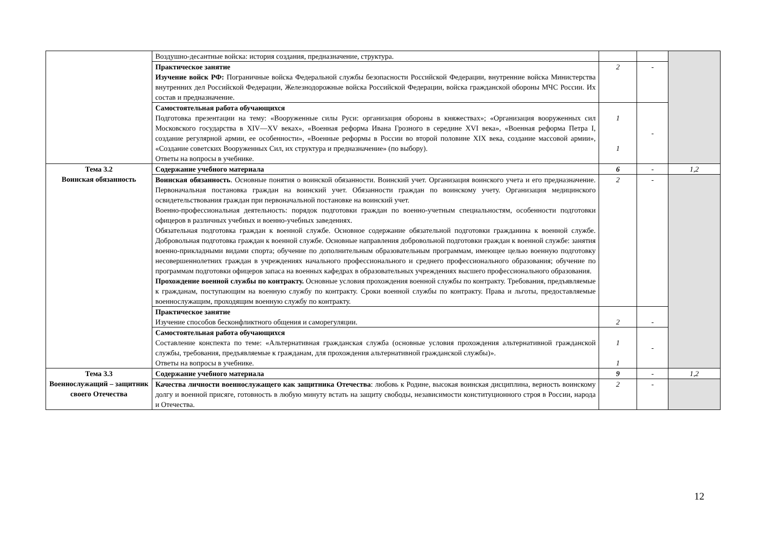| | Воздушно-десантные войска: история создания, предназначение, структура. | | | |
| | Практическое занятие Изучение войск РФ: Пограничные войска Федеральной службы безопасности Российской Федерации, внутренние войска Министерства внутренних дел Российской Федерации, Железнодорожные войска Российской Федерации, войска гражданской обороны МЧС России. Их состав и предназначение. | 2 | - | |
| | Самостоятельная работа обучающихся Подготовка презентации на тему: «Вооруженные силы Руси: организация обороны в княжествах»; «Организация вооруженных сил Московского государства в XIV—XV веках», «Военная реформа Ивана Грозного в середине XVI века», «Военная реформа Петра I, создание регулярной армии, ее особенности», «Военные реформы в России во второй половине XIX века, создание массовой армии», «Создание советских Вооруженных Сил, их структура и предназначение» (по выбору). Ответы на вопросы в учебнике. | 1 1 | - | |
| Тема 3.2 Воинская обязанность | Содержание учебного материала | 6 | - | 1,2 |
| | Воинская обязанность . Основные понятия о воинской обязанности. Воинский учет. Организация воинского учета и его предназначение. Первоначальная постановка граждан на воинский учет. Обязанности граждан по воинскому учету. Организация медицинского освидетельствования граждан при первоначальной постановке на воинский учет. Военно-профессиональная деятельность: порядок подготовки граждан по военно-учетным специальностям, особенности подготовки офицеров в различных учебных и военно-учебных заведениях. Обязательная подготовка граждан к военной службе. Основное содержание обязательной подготовки гражданина к военной службе. Добровольная подготовка граждан к военной службе. Основные направления добровольной подготовки граждан к военной службе: занятия военно-прикладными видами спорта; обучение по дополнительным образовательным программам, имеющее целью военную подготовку несовершеннолетних граждан в учреждениях начального профессионального и среднего профессионального образования; обучение по программам подготовки офицеров запаса на военных кафедрах в образовательных учреждениях высшего профессионального образования. Прохождение военной службы по контракту. Основные условия прохождения военной службы по контракту. Требования, предъявляемые к гражданам, поступающим на военную службу по контракту. Сроки военной службы по контракту. Права и льготы, предоставляемые военнослужащим, проходящим военную службу по контракту. | 2 | - | |
| | Практическое занятие Изучение способов бесконфликтного общения и саморегуляции. | 2 | - | |
| | Самостоятельная работа обучающихся Составление конспекта по теме: «Альтернативная гражданская служба (основные условия прохождения альтернативной гражданской службы, требования, предъявляемые к гражданам, для прохождения альтернативной гражданской службы)». Ответы на вопросы в учебнике. | 1 1 | - | |
| Тема 3.3 Военнослужащий – защитник своего Отечества | Содержание учебного материала | 9 | - | 1,2 |
| | Качества личности военнослужащего как защитника Отечества : любовь к Родине, высокая воинская дисциплина, верность воинскому долгу и военной присяге, готовность в любую минуту встать на защиту свободы, независимости конституционного строя в России, народа и Отечества. | 2 | - | |
12